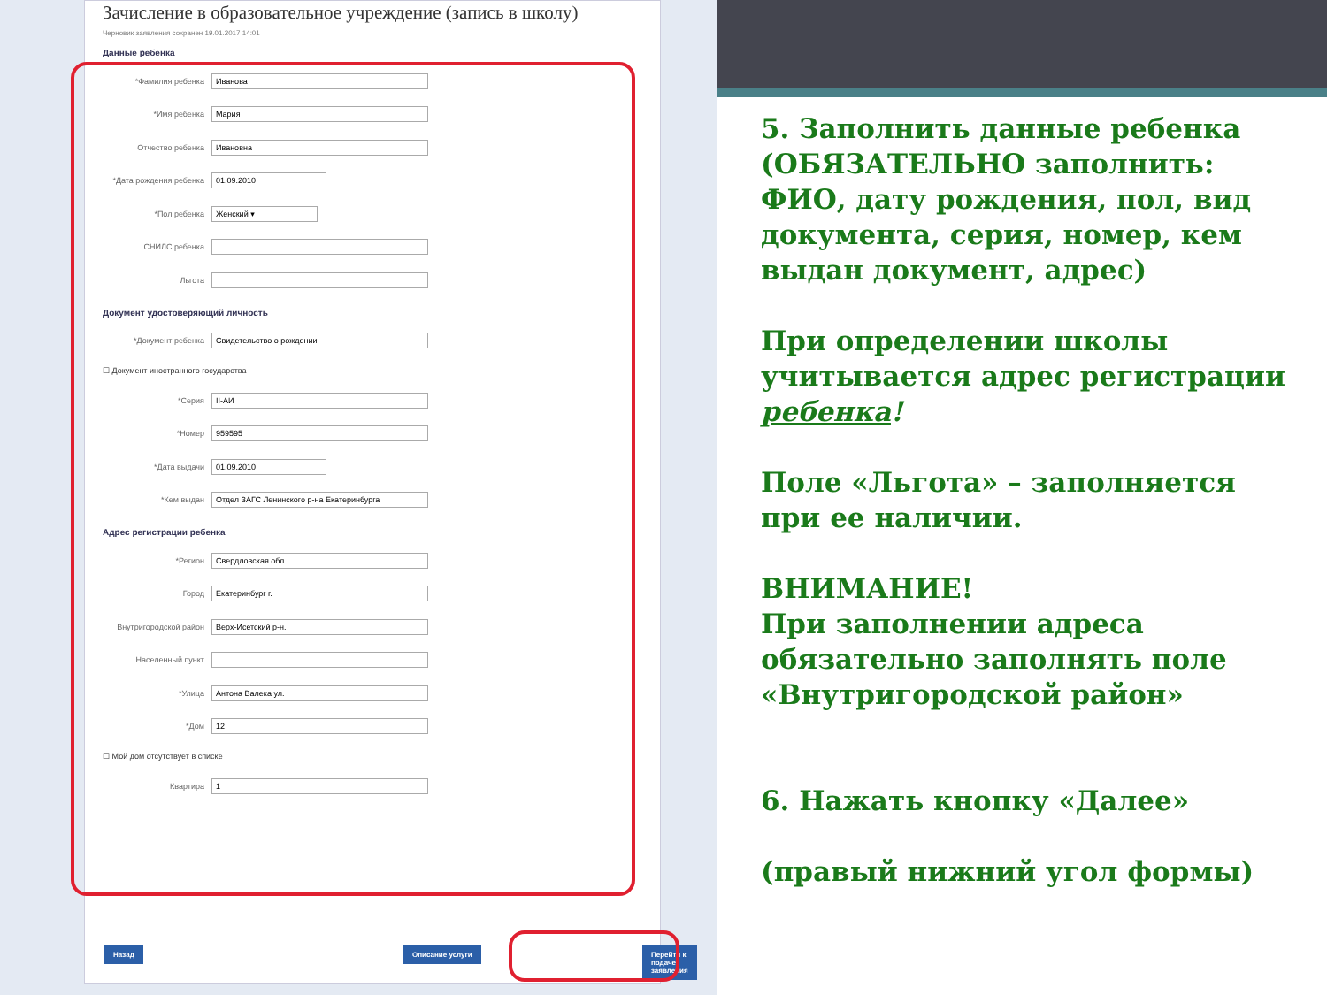Зачисление в образовательное учреждение (запись в школу)
Черновик заявления сохранен 19.01.2017 14:01
Данные ребенка
*Фамилия ребенка
Иванова
*Имя ребенка
Мария
Отчество ребенка
Ивановна
*Дата рождения ребенка
01.09.2010
*Пол ребенка
Женский ▾
СНИЛС ребенка
Льгота
Документ удостоверяющий личность
*Документ ребенка
Свидетельство о рождении
☐ Документ иностранного государства
*Серия
II-АИ
*Номер
959595
*Дата выдачи
01.09.2010
*Кем выдан
Отдел ЗАГС Ленинского р-на Екатеринбурга
Адрес регистрации ребенка
*Регион
Свердловская обл.
Город
Екатеринбург г.
Внутригородской район
Верх-Исетский р-н.
Населенный пункт
*Улица
Антона Валека ул.
*Дом
12
☐ Мой дом отсутствует в списке
Квартира
1
Назад Описание услуги Перейти к подаче заявления
5. Заполнить данные ребенка (ОБЯЗАТЕЛЬНО заполнить: ФИО, дату рождения, пол, вид документа, серия, номер, кем выдан документ, адрес)
При определении школы учитывается адрес регистрации ребенка!
Поле «Льгота» – заполняется при ее наличии.
ВНИМАНИЕ!
При заполнении адреса обязательно заполнять поле «Внутригородской район»
6. Нажать кнопку «Далее»
(правый нижний угол формы)